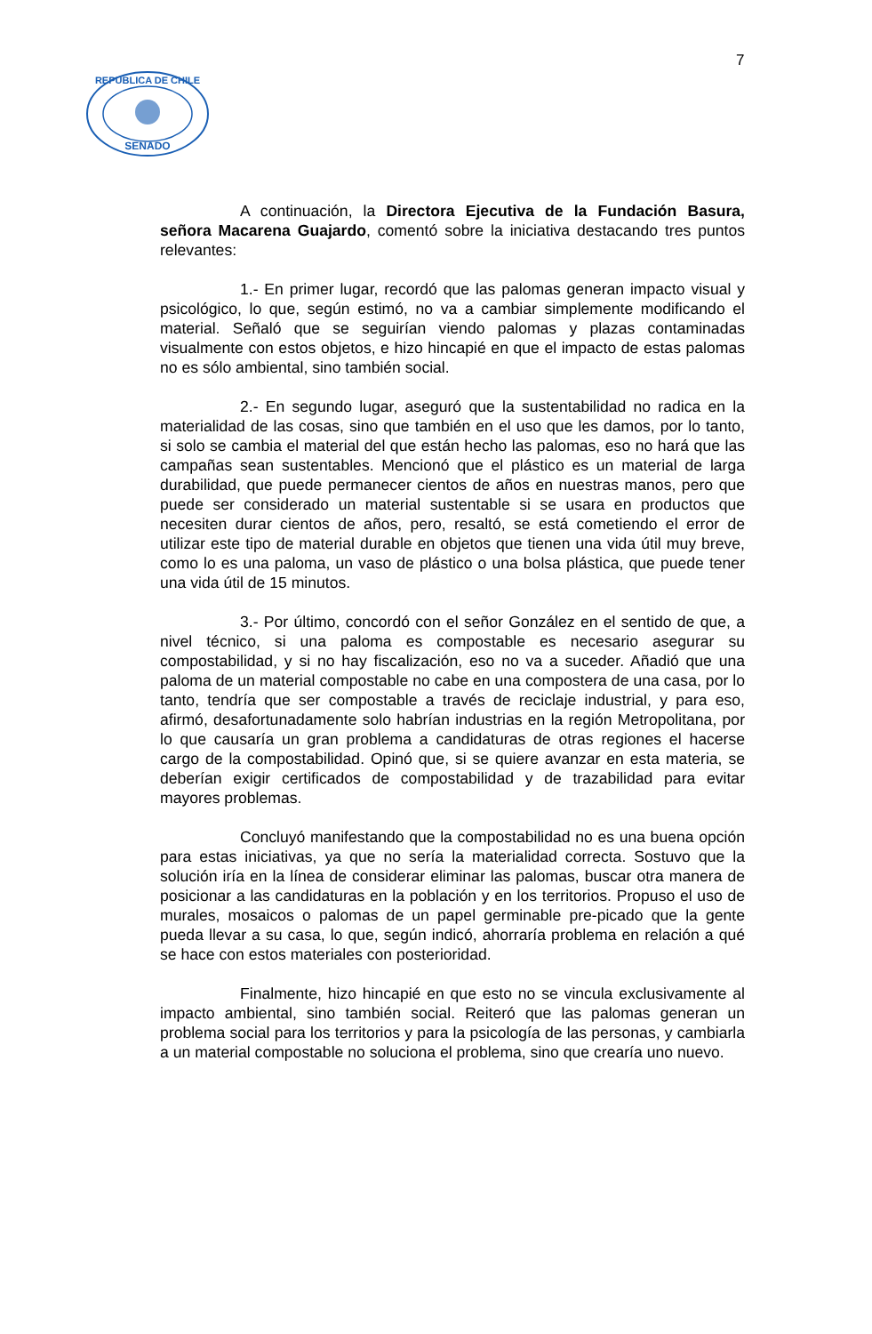7
SENADO
REPUBLICA DE CHILE
A continuación, la Directora Ejecutiva de la Fundación Basura, señora Macarena Guajardo, comentó sobre la iniciativa destacando tres puntos relevantes:
1.- En primer lugar, recordó que las palomas generan impacto visual y psicológico, lo que, según estimó, no va a cambiar simplemente modificando el material. Señaló que se seguirían viendo palomas y plazas contaminadas visualmente con estos objetos, e hizo hincapié en que el impacto de estas palomas no es sólo ambiental, sino también social.
2.- En segundo lugar, aseguró que la sustentabilidad no radica en la materialidad de las cosas, sino que también en el uso que les damos, por lo tanto, si solo se cambia el material del que están hecho las palomas, eso no hará que las campañas sean sustentables. Mencionó que el plástico es un material de larga durabilidad, que puede permanecer cientos de años en nuestras manos, pero que puede ser considerado un material sustentable si se usara en productos que necesiten durar cientos de años, pero, resaltó, se está cometiendo el error de utilizar este tipo de material durable en objetos que tienen una vida útil muy breve, como lo es una paloma, un vaso de plástico o una bolsa plástica, que puede tener una vida útil de 15 minutos.
3.- Por último, concordó con el señor González en el sentido de que, a nivel técnico, si una paloma es compostable es necesario asegurar su compostabilidad, y si no hay fiscalización, eso no va a suceder. Añadió que una paloma de un material compostable no cabe en una compostera de una casa, por lo tanto, tendría que ser compostable a través de reciclaje industrial, y para eso, afirmó, desafortunadamente solo habrían industrias en la región Metropolitana, por lo que causaría un gran problema a candidaturas de otras regiones el hacerse cargo de la compostabilidad. Opinó que, si se quiere avanzar en esta materia, se deberían exigir certificados de compostabilidad y de trazabilidad para evitar mayores problemas.
Concluyó manifestando que la compostabilidad no es una buena opción para estas iniciativas, ya que no sería la materialidad correcta. Sostuvo que la solución iría en la línea de considerar eliminar las palomas, buscar otra manera de posicionar a las candidaturas en la población y en los territorios. Propuso el uso de murales, mosaicos o palomas de un papel germinable pre-picado que la gente pueda llevar a su casa, lo que, según indicó, ahorraría problema en relación a qué se hace con estos materiales con posterioridad.
Finalmente, hizo hincapié en que esto no se vincula exclusivamente al impacto ambiental, sino también social. Reiteró que las palomas generan un problema social para los territorios y para la psicología de las personas, y cambiarla a un material compostable no soluciona el problema, sino que crearía uno nuevo.